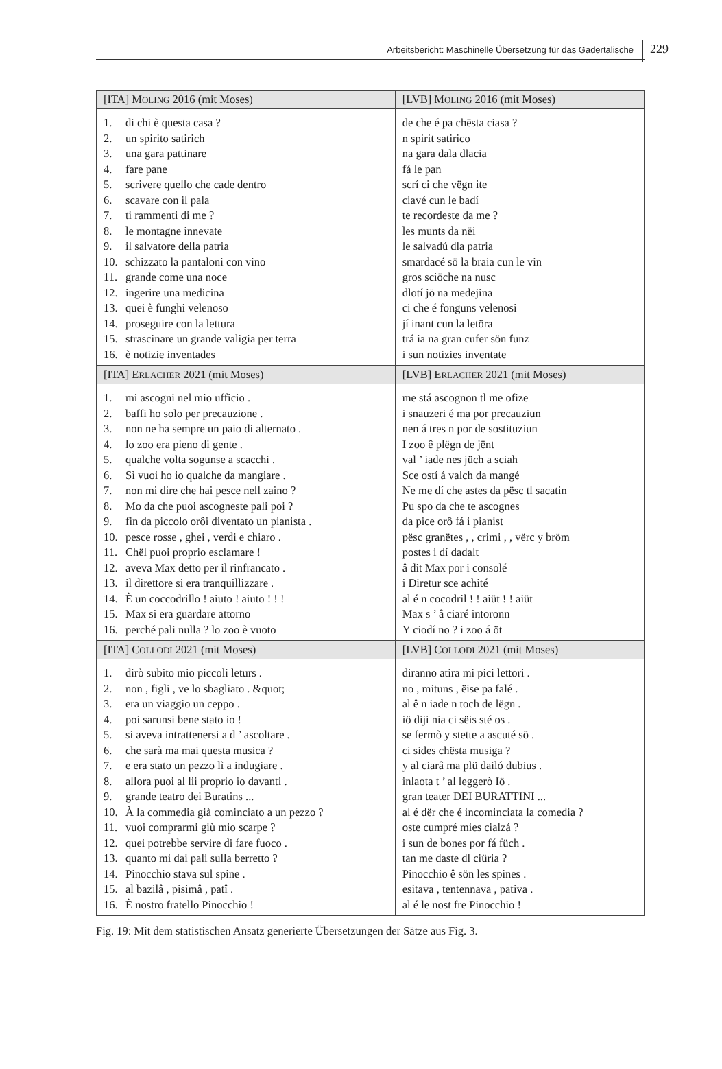Arbeitsbericht: Maschinelle Übersetzung für das Gadertalische
229
| [ITA] M OLING 2016 (mit Moses) | [LVB] M OLING 2016 (mit Moses) |
| --- | --- |
| 1. di chi è questa casa ? 2. un spirito satirich 3. una gara pattinare 4. fare pane 5. scrivere quello che cade dentro 6. scavare con il pala 7. ti rammenti di me ? 8. le montagne innevate 9. il salvatore della patria 10. schizzato la pantaloni con vino 11. grande come una noce 12. ingerire una medicina 13. quei è funghi velenoso 14. proseguire con la lettura 15. strascinare un grande valigia per terra 16. è notizie inventades | de che é pa chësta ciasa ? n spirit satirico na gara dala dlacia fá le pan scrí ci che vëgn ite ciavé cun le badí te recordeste da me ? les munts da nëi le salvadú dla patria smardacé sö la braia cun le vin gros sciöche na nusc dlotí jö na medejina ci che é fonguns velenosi jí inant cun la letöra trá ia na gran cufer sön funz i sun notizies inventate |
| [ITA] E RLACHER 2021 (mit Moses) | [LVB] E RLACHER 2021 (mit Moses) |
| 1. mi ascogni nel mio ufficio . 2. baffi ho solo per precauzione . 3. non ne ha sempre un paio di alternato . 4. lo zoo era pieno di gente . 5. qualche volta sogunse a scacchi . 6. Sì vuoi ho io qualche da mangiare . 7. non mi dire che hai pesce nell zaino ? 8. Mo da che puoi ascogneste pali poi ? 9. fin da piccolo orôi diventato un pianista . 10. pesce rosse , ghei , verdi e chiaro . 11. Chël puoi proprio esclamare ! 12. aveva Max detto per il rinfrancato . 13. il direttore si era tranquillizzare . 14. È un coccodrillo ! aiuto ! aiuto ! ! ! 15. Max si era guardare attorno 16. perché pali nulla ? lo zoo è vuoto | me stá ascognon tl me ofize i snauzeri é ma por precauziun nen á tres n por de sostituziun I zoo ê plëgn de jënt val ’ iade nes jüch a sciah Sce ostí á valch da mangé Ne me dí che astes da pësc tl sacatin Pu spo da che te ascognes da pice orô fá i pianist pësc granëtes , , crimi , , vërc y bröm postes i dí dadalt â dit Max por i consolé i Diretur sce achité al é n cocodril ! ! aiüt ! ! aiüt Max s ’ â ciaré intoronn Y ciodí no ? i zoo á öt |
| [ITA] C OLLODI 2021 (mit Moses) | [LVB] C OLLODI 2021 (mit Moses) |
| 1. dirò subito mio piccoli leturs . 2. non , figli , ve lo sbagliato . &quot; 3. era un viaggio un ceppo . 4. poi sarunsi bene stato io ! 5. si aveva intrattenersi a d ’ ascoltare . 6. che sarà ma mai questa musica ? 7. e era stato un pezzo lì a indugiare . 8. allora puoi al lii proprio io davanti . 9. grande teatro dei Buratins ... 10. À la commedia già cominciato a un pezzo ? 11. vuoi comprarmi giù mio scarpe ? 12. quei potrebbe servire di fare fuoco . 13. quanto mi dai pali sulla berretto ? 14. Pinocchio stava sul spine . 15. al bazilâ , pisimâ , patî . 16. È nostro fratello Pinocchio ! | diranno atira mi pici lettori . no , mituns , ëise pa falé . al ê n iade n toch de lëgn . iö diji nia ci sëis sté os . se fermò y stette a ascuté sö . ci sides chësta musiga ? y al ciarâ ma plü dailó dubius . inlaota t ’ al leggerò Iö . gran teater DEI BURATTINI ... al é dër che é incominciata la comedia ? oste cumpré mies cialzá ? i sun de bones por fá füch . tan me daste dl ciüria ? Pinocchio ê sön les spines . esitava , tentennava , pativa . al é le nost fre Pinocchio ! |
Fig. 19: Mit dem statistischen Ansatz generierte Übersetzungen der Sätze aus Fig. 3.